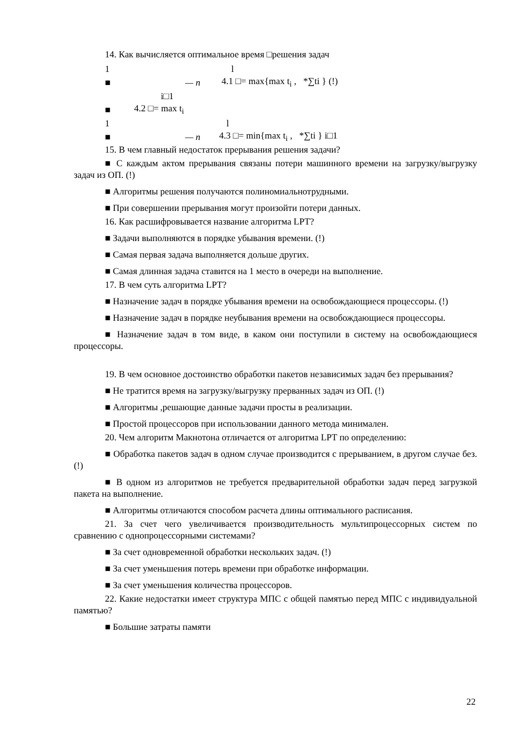14. Как вычисляется оптимальное время □решения задач
1 l
■ — n 4.1 □= max{max t<sub>i</sub> , *∑ti } (!)
i□1
■ 4.2 □= max t<sub>i</sub>
1 l
■ — n 4.3 □= min{max t<sub>i</sub> , *∑ti } i□1
15. В чем главный недостаток прерывания решения задачи?
■ С каждым актом прерывания связаны потери машинного времени на загрузку/выгрузку задач из ОП. (!)
■ Алгоритмы решения получаются полиномиальнотрудными.
■ При совершении прерывания могут произойти потери данных.
16. Как расшифровывается название алгоритма LPT?
■ Задачи выполняются в порядке убывания времени. (!)
■ Самая первая задача выполняется дольше других.
■ Самая длинная задача ставится на 1 место в очереди на выполнение.
17. В чем суть алгоритма LPT?
■ Назначение задач в порядке убывания времени на освобождающиеся процессоры. (!)
■ Назначение задач в порядке неубывания времени на освобождающиеся процессоры.
■ Назначение задач в том виде, в каком они поступили в систему на освобождающиеся процессоры.
19. В чем основное достоинство обработки пакетов независимых задач без прерывания?
■ Не тратится время на загрузку/выгрузку прерванных задач из ОП. (!)
■ Алгоритмы ,решающие данные задачи просты в реализации.
■ Простой процессоров при использовании данного метода минимален.
20. Чем алгоритм Макнотона отличается от алгоритма LPT по определению:
■ Обработка пакетов задач в одном случае производится с прерыванием, в другом случае без. (!)
■ В одном из алгоритмов не требуется предварительной обработки задач перед загрузкой пакета на выполнение.
■ Алгоритмы отличаются способом расчета длины оптимального расписания.
21. За счет чего увеличивается производительность мультипроцессорных систем по сравнению с однопроцессорными системами?
■ За счет одновременной обработки нескольких задач. (!)
■ За счет уменьшения потерь времени при обработке информации.
■ За счет уменьшения количества процессоров.
22. Какие недостатки имеет структура МПС с общей памятью перед МПС с индивидуальной памятью?
■ Большие затраты памяти
22